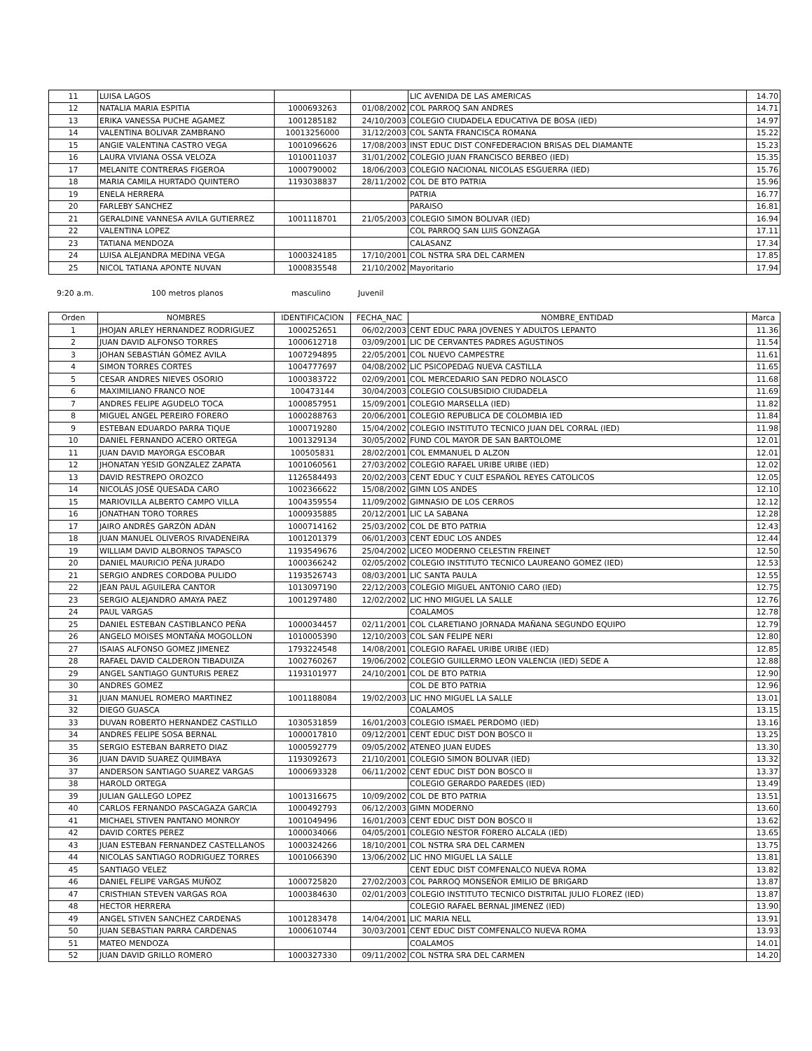| 11 | LUISA LAGOS | | | LIC AVENIDA DE LAS AMERICAS | 14.70 |
| 12 | NATALIA MARIA ESPITIA | 1000693263 | 01/08/2002 | COL PARROQ SAN ANDRES | 14.71 |
| 13 | ERIKA VANESSA PUCHE AGAMEZ | 1001285182 | 24/10/2003 | COLEGIO CIUDADELA EDUCATIVA DE BOSA (IED) | 14.97 |
| 14 | VALENTINA BOLIVAR ZAMBRANO | 10013256000 | 31/12/2003 | COL SANTA FRANCISCA ROMANA | 15.22 |
| 15 | ANGIE VALENTINA CASTRO VEGA | 1001096626 | 17/08/2003 | INST EDUC DIST CONFEDERACION BRISAS DEL DIAMANTE | 15.23 |
| 16 | LAURA VIVIANA OSSA VELOZA | 1010011037 | 31/01/2002 | COLEGIO JUAN FRANCISCO BERBEO (IED) | 15.35 |
| 17 | MELANITE CONTRERAS FIGEROA | 1000790002 | 18/06/2003 | COLEGIO NACIONAL NICOLAS ESGUERRA (IED) | 15.76 |
| 18 | MARIA CAMILA HURTADO QUINTERO | 1193038837 | 28/11/2002 | COL DE BTO PATRIA | 15.96 |
| 19 | ENELA HERRERA | | | PATRIA | 16.77 |
| 20 | FARLEBY SANCHEZ | | | PARAISO | 16.81 |
| 21 | GERALDINE VANNESA AVILA GUTIERREZ | 1001118701 | 21/05/2003 | COLEGIO SIMON BOLIVAR (IED) | 16.94 |
| 22 | VALENTINA LOPEZ | | | COL PARROQ SAN LUIS GONZAGA | 17.11 |
| 23 | TATIANA MENDOZA | | | CALASANZ | 17.34 |
| 24 | LUISA ALEJANDRA MEDINA VEGA | 1000324185 | 17/10/2001 | COL NSTRA SRA DEL CARMEN | 17.85 |
| 25 | NICOL TATIANA APONTE NUVAN | 1000835548 | 21/10/2002 | Mayoritario | 17.94 |
9:20 a.m. 100 metros planos masculino Juvenil
| Orden | NOMBRES | IDENTIFICACION | FECHA_NAC | NOMBRE_ENTIDAD | Marca |
| --- | --- | --- | --- | --- | --- |
| 1 | JHOJAN ARLEY HERNANDEZ RODRIGUEZ | 1000252651 | 06/02/2003 | CENT EDUC PARA JOVENES Y ADULTOS LEPANTO | 11.36 |
| 2 | JUAN DAVID ALFONSO TORRES | 1000612718 | 03/09/2001 | LIC DE CERVANTES PADRES AGUSTINOS | 11.54 |
| 3 | JOHAN SEBASTIÁN GÓMEZ AVILA | 1007294895 | 22/05/2001 | COL NUEVO CAMPESTRE | 11.61 |
| 4 | SIMON TORRES CORTES | 1004777697 | 04/08/2002 | LIC PSICOPEDAG NUEVA CASTILLA | 11.65 |
| 5 | CESAR ANDRES NIEVES OSORIO | 1000383722 | 02/09/2001 | COL MERCEDARIO SAN PEDRO NOLASCO | 11.68 |
| 6 | MAXIMILIANO FRANCO NOE | 100473144 | 30/04/2003 | COLEGIO COLSUBSIDIO CIUDADELA | 11.69 |
| 7 | ANDRES FELIPE AGUDELO TOCA | 1000857951 | 15/09/2001 | COLEGIO MARSELLA (IED) | 11.82 |
| 8 | MIGUEL ANGEL PEREIRO FORERO | 1000288763 | 20/06/2001 | COLEGIO REPUBLICA DE COLOMBIA IED | 11.84 |
| 9 | ESTEBAN EDUARDO PARRA TIQUE | 1000719280 | 15/04/2002 | COLEGIO INSTITUTO TECNICO JUAN DEL CORRAL (IED) | 11.98 |
| 10 | DANIEL FERNANDO ACERO ORTEGA | 1001329134 | 30/05/2002 | FUND COL MAYOR DE SAN BARTOLOME | 12.01 |
| 11 | JUAN DAVID MAYORGA ESCOBAR | 100505831 | 28/02/2001 | COL EMMANUEL D ALZON | 12.01 |
| 12 | JHONATAN YESID GONZALEZ ZAPATA | 1001060561 | 27/03/2002 | COLEGIO RAFAEL URIBE URIBE (IED) | 12.02 |
| 13 | DAVID RESTREPO OROZCO | 1126584493 | 20/02/2003 | CENT EDUC Y CULT ESPAÑOL REYES CATOLICOS | 12.05 |
| 14 | NICOLÁS JOSÉ QUESADA CARO | 1002366622 | 15/08/2002 | GIMN LOS ANDES | 12.10 |
| 15 | MARIOVILLA ALBERTO CAMPO VILLA | 1004359554 | 11/09/2002 | GIMNASIO DE LOS CERROS | 12.12 |
| 16 | JONATHAN TORO TORRES | 1000935885 | 20/12/2001 | LIC LA SABANA | 12.28 |
| 17 | JAIRO ANDRÈS GARZÒN ADÀN | 1000714162 | 25/03/2002 | COL DE BTO PATRIA | 12.43 |
| 18 | JUAN MANUEL OLIVEROS RIVADENEIRA | 1001201379 | 06/01/2003 | CENT EDUC LOS ANDES | 12.44 |
| 19 | WILLIAM DAVID ALBORNOS TAPASCO | 1193549676 | 25/04/2002 | LICEO MODERNO CELESTIN FREINET | 12.50 |
| 20 | DANIEL MAURICIO PEÑA JURADO | 1000366242 | 02/05/2002 | COLEGIO INSTITUTO TECNICO LAUREANO GOMEZ (IED) | 12.53 |
| 21 | SERGIO ANDRES CORDOBA PULIDO | 1193526743 | 08/03/2001 | LIC SANTA PAULA | 12.55 |
| 22 | JEAN PAUL AGUILERA CANTOR | 1013097190 | 22/12/2003 | COLEGIO MIGUEL ANTONIO CARO (IED) | 12.75 |
| 23 | SERGIO ALEJANDRO AMAYA PAEZ | 1001297480 | 12/02/2002 | LIC HNO MIGUEL LA SALLE | 12.76 |
| 24 | PAUL VARGAS | | | COALAMOS | 12.78 |
| 25 | DANIEL ESTEBAN CASTIBLANCO PEÑA | 1000034457 | 02/11/2001 | COL CLARETIANO JORNADA MAÑANA SEGUNDO EQUIPO | 12.79 |
| 26 | ANGELO MOISES MONTAÑA MOGOLLON | 1010005390 | 12/10/2003 | COL SAN FELIPE NERI | 12.80 |
| 27 | ISAIAS ALFONSO GOMEZ JIMENEZ | 1793224548 | 14/08/2001 | COLEGIO RAFAEL URIBE URIBE (IED) | 12.85 |
| 28 | RAFAEL DAVID CALDERON TIBADUIZA | 1002760267 | 19/06/2002 | COLEGIO GUILLERMO LEON VALENCIA (IED) SEDE A | 12.88 |
| 29 | ANGEL SANTIAGO GUNTURIS PEREZ | 1193101977 | 24/10/2001 | COL DE BTO PATRIA | 12.90 |
| 30 | ANDRES GOMEZ | | | COL DE BTO PATRIA | 12.96 |
| 31 | JUAN MANUEL ROMERO MARTINEZ | 1001188084 | 19/02/2003 | LIC HNO MIGUEL LA SALLE | 13.01 |
| 32 | DIEGO GUASCA | | | COALAMOS | 13.15 |
| 33 | DUVAN ROBERTO HERNANDEZ CASTILLO | 1030531859 | 16/01/2003 | COLEGIO ISMAEL PERDOMO (IED) | 13.16 |
| 34 | ANDRES FELIPE SOSA BERNAL | 1000017810 | 09/12/2001 | CENT EDUC DIST DON BOSCO II | 13.25 |
| 35 | SERGIO ESTEBAN BARRETO DIAZ | 1000592779 | 09/05/2002 | ATENEO JUAN EUDES | 13.30 |
| 36 | JUAN DAVID SUAREZ QUIMBAYA | 1193092673 | 21/10/2001 | COLEGIO SIMON BOLIVAR (IED) | 13.32 |
| 37 | ANDERSON SANTIAGO SUAREZ VARGAS | 1000693328 | 06/11/2002 | CENT EDUC DIST DON BOSCO II | 13.37 |
| 38 | HAROLD ORTEGA | | | COLEGIO GERARDO PAREDES (IED) | 13.49 |
| 39 | JULIAN GALLEGO LOPEZ | 1001316675 | 10/09/2002 | COL DE BTO PATRIA | 13.51 |
| 40 | CARLOS FERNANDO PASCAGAZA GARCIA | 1000492793 | 06/12/2003 | GIMN MODERNO | 13.60 |
| 41 | MICHAEL STIVEN PANTANO MONROY | 1001049496 | 16/01/2003 | CENT EDUC DIST DON BOSCO II | 13.62 |
| 42 | DAVID CORTES PEREZ | 1000034066 | 04/05/2001 | COLEGIO NESTOR FORERO ALCALA (IED) | 13.65 |
| 43 | JUAN ESTEBAN FERNANDEZ CASTELLANOS | 1000324266 | 18/10/2001 | COL NSTRA SRA DEL CARMEN | 13.75 |
| 44 | NICOLAS SANTIAGO RODRIGUEZ TORRES | 1001066390 | 13/06/2002 | LIC HNO MIGUEL LA SALLE | 13.81 |
| 45 | SANTIAGO VELEZ | | | CENT EDUC DIST COMFENALCO NUEVA ROMA | 13.82 |
| 46 | DANIEL FELIPE VARGAS MUÑOZ | 1000725820 | 27/02/2003 | COL PARROQ MONSEÑOR EMILIO DE BRIGARD | 13.87 |
| 47 | CRISTHIAN STEVEN VARGAS ROA | 1000384630 | 02/01/2003 | COLEGIO INSTITUTO TECNICO DISTRITAL JULIO FLOREZ (IED) | 13.87 |
| 48 | HECTOR HERRERA | | | COLEGIO RAFAEL BERNAL JIMENEZ (IED) | 13.90 |
| 49 | ANGEL STIVEN SANCHEZ CARDENAS | 1001283478 | 14/04/2001 | LIC MARIA NELL | 13.91 |
| 50 | JUAN SEBASTIAN PARRA CARDENAS | 1000610744 | 30/03/2001 | CENT EDUC DIST COMFENALCO NUEVA ROMA | 13.93 |
| 51 | MATEO MENDOZA | | | COALAMOS | 14.01 |
| 52 | JUAN DAVID GRILLO ROMERO | 1000327330 | 09/11/2002 | COL NSTRA SRA DEL CARMEN | 14.20 |